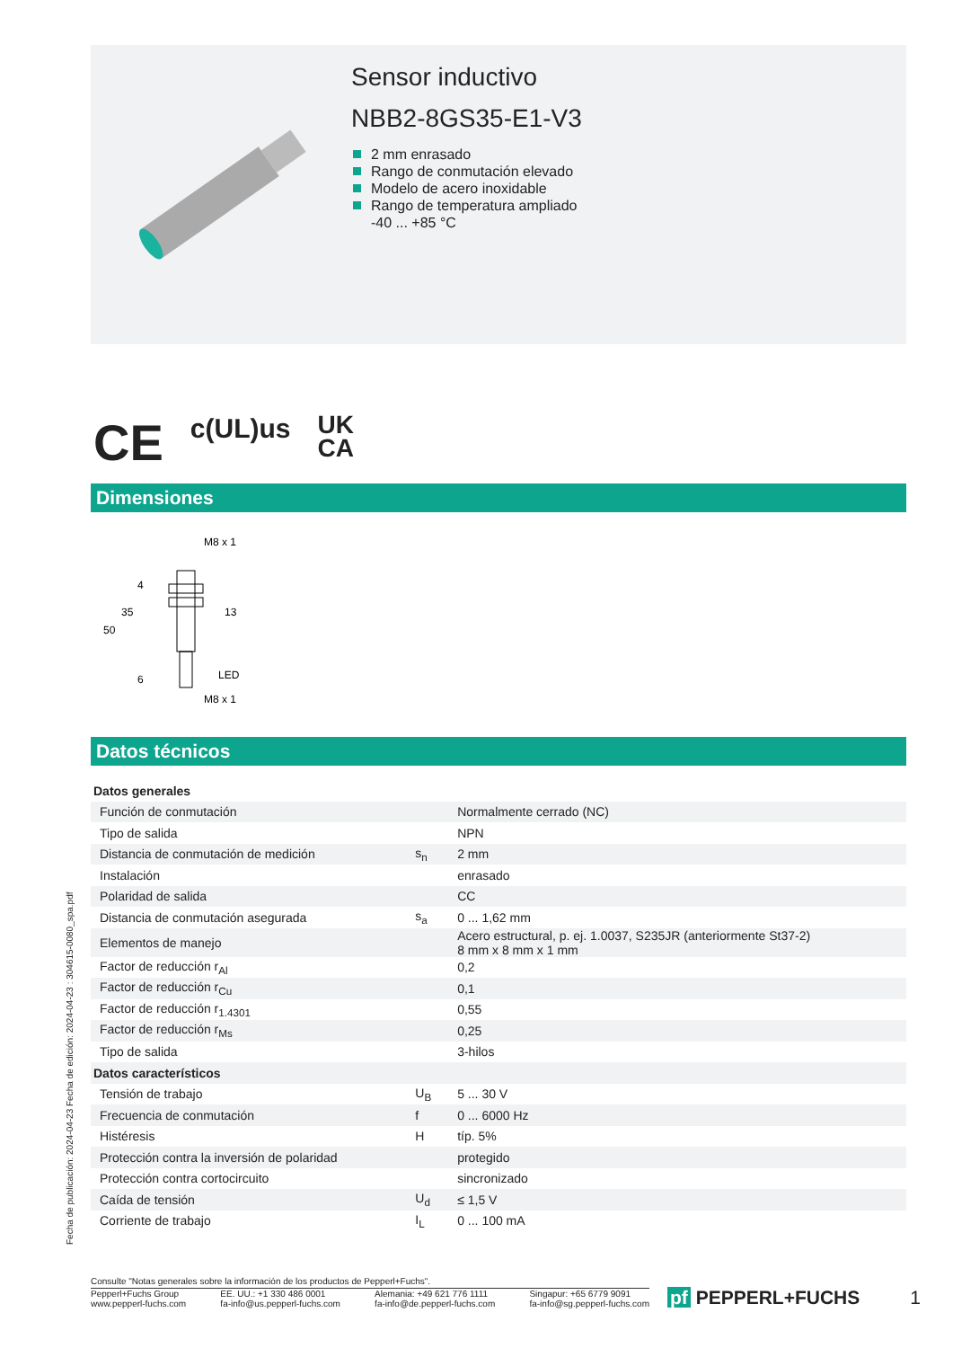Sensor inductivo
NBB2-8GS35-E1-V3
2 mm enrasado
Rango de conmutación elevado
Modelo de acero inoxidable
Rango de temperatura ampliado
-40 ... +85 °C
CE c(UL)us UK
CA
Dimensiones
M8 x 1
50
35
4
6
13
LED
M8 x 1
Datos técnicos
| Datos generales | | |
| Función de conmutación | | Normalmente cerrado (NC) |
| Tipo de salida | | NPN |
| Distancia de conmutación de medición | s<sub>n</sub> | 2 mm |
| Instalación | | enrasado |
| Polaridad de salida | | CC |
| Distancia de conmutación asegurada | s<sub>a</sub> | 0 ... 1,62 mm |
| Elementos de manejo | | Acero estructural, p. ej. 1.0037, S235JR (anteriormente St37-2) 8 mm x 8 mm x 1 mm |
| Factor de reducción r<sub>Al</sub> | | 0,2 |
| Factor de reducción r<sub>Cu</sub> | | 0,1 |
| Factor de reducción r<sub>1.4301</sub> | | 0,55 |
| Factor de reducción r<sub>Ms</sub> | | 0,25 |
| Tipo de salida | | 3-hilos |
| Datos característicos | | |
| Tensión de trabajo | U<sub>B</sub> | 5 ... 30 V |
| Frecuencia de conmutación | f | 0 ... 6000 Hz |
| Histéresis | H | típ. 5% |
| Protección contra la inversión de polaridad | | protegido |
| Protección contra cortocircuito | | sincronizado |
| Caída de tensión | U<sub>d</sub> | ≤ 1,5 V |
| Corriente de trabajo | I<sub>L</sub> | 0 ... 100 mA |
Fecha de publicación: 2024-04-23 Fecha de edición: 2024-04-23 : 304615-0080_spa.pdf
Consulte "Notas generales sobre la información de los productos de Pepperl+Fuchs".
Pepperl+Fuchs Group
www.pepperl-fuchs.com
EE. UU.: +1 330 486 0001
fa-info@us.pepperl-fuchs.com
Alemania: +49 621 776 1111
fa-info@de.pepperl-fuchs.com
Singapur: +65 6779 9091
fa-info@sg.pepperl-fuchs.com
pf PEPPERL+FUCHS 1